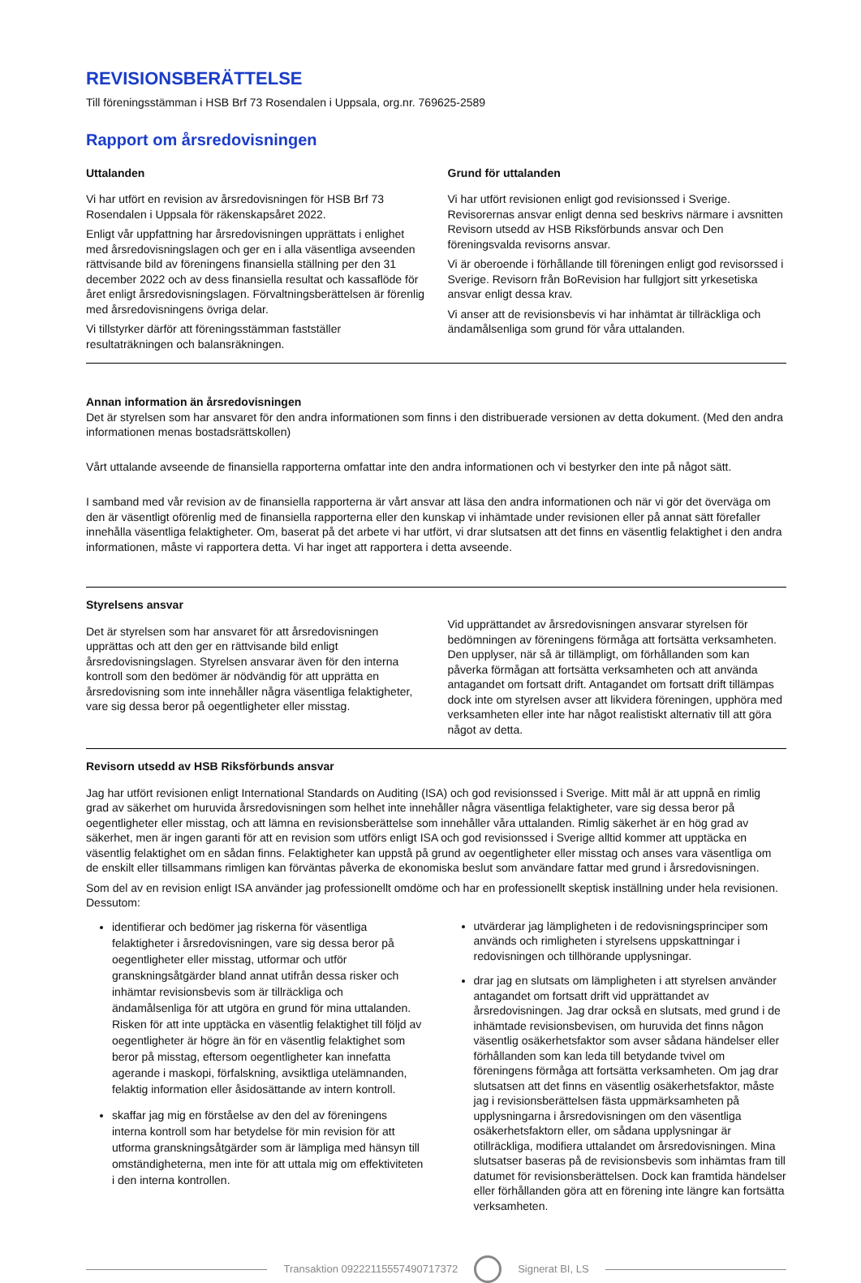REVISIONSBERÄTTELSE
Till föreningsstämman i HSB Brf 73 Rosendalen i Uppsala, org.nr. 769625-2589
Rapport om årsredovisningen
Uttalanden
Vi har utfört en revision av årsredovisningen för HSB Brf 73 Rosendalen i Uppsala för räkenskapsåret 2022.
Enligt vår uppfattning har årsredovisningen upprättats i enlighet med årsredovisningslagen och ger en i alla väsentliga avseenden rättvisande bild av föreningens finansiella ställning per den 31 december 2022 och av dess finansiella resultat och kassaflöde för året enligt årsredovisningslagen. Förvaltningsberättelsen är förenlig med årsredovisningens övriga delar.
Vi tillstyrker därför att föreningsstämman fastställer resultaträkningen och balansräkningen.
Grund för uttalanden
Vi har utfört revisionen enligt god revisionssed i Sverige. Revisorernas ansvar enligt denna sed beskrivs närmare i avsnitten Revisorn utsedd av HSB Riksförbunds ansvar och Den föreningsvalda revisorns ansvar.
Vi är oberoende i förhållande till föreningen enligt god revisorssed i Sverige. Revisorn från BoRevision har fullgjort sitt yrkesetiska ansvar enligt dessa krav.
Vi anser att de revisionsbevis vi har inhämtat är tillräckliga och ändamålsenliga som grund för våra uttalanden.
Annan information än årsredovisningen
Det är styrelsen som har ansvaret för den andra informationen som finns i den distribuerade versionen av detta dokument. (Med den andra informationen menas bostadsrättskollen)
Vårt uttalande avseende de finansiella rapporterna omfattar inte den andra informationen och vi bestyrker den inte på något sätt.
I samband med vår revision av de finansiella rapporterna är vårt ansvar att läsa den andra informationen och när vi gör det överväga om den är väsentligt oförenlig med de finansiella rapporterna eller den kunskap vi inhämtade under revisionen eller på annat sätt förefaller innehålla väsentliga felaktigheter. Om, baserat på det arbete vi har utfört, vi drar slutsatsen att det finns en väsentlig felaktighet i den andra informationen, måste vi rapportera detta. Vi har inget att rapportera i detta avseende.
Styrelsens ansvar
Det är styrelsen som har ansvaret för att årsredovisningen upprättas och att den ger en rättvisande bild enligt årsredovisningslagen. Styrelsen ansvarar även för den interna kontroll som den bedömer är nödvändig för att upprätta en årsredovisning som inte innehåller några väsentliga felaktigheter, vare sig dessa beror på oegentligheter eller misstag.
Vid upprättandet av årsredovisningen ansvarar styrelsen för bedömningen av föreningens förmåga att fortsätta verksamheten. Den upplyser, när så är tillämpligt, om förhållanden som kan påverka förmågan att fortsätta verksamheten och att använda antagandet om fortsatt drift. Antagandet om fortsatt drift tillämpas dock inte om styrelsen avser att likvidera föreningen, upphöra med verksamheten eller inte har något realistiskt alternativ till att göra något av detta.
Revisorn utsedd av HSB Riksförbunds ansvar
Jag har utfört revisionen enligt International Standards on Auditing (ISA) och god revisionssed i Sverige. Mitt mål är att uppnå en rimlig grad av säkerhet om huruvida årsredovisningen som helhet inte innehåller några väsentliga felaktigheter, vare sig dessa beror på oegentligheter eller misstag, och att lämna en revisionsberättelse som innehåller våra uttalanden. Rimlig säkerhet är en hög grad av säkerhet, men är ingen garanti för att en revision som utförs enligt ISA och god revisionssed i Sverige alltid kommer att upptäcka en väsentlig felaktighet om en sådan finns. Felaktigheter kan uppstå på grund av oegentligheter eller misstag och anses vara väsentliga om de enskilt eller tillsammans rimligen kan förväntas påverka de ekonomiska beslut som användare fattar med grund i årsredovisningen.
Som del av en revision enligt ISA använder jag professionellt omdöme och har en professionellt skeptisk inställning under hela revisionen. Dessutom:
identifierar och bedömer jag riskerna för väsentliga felaktigheter i årsredovisningen, vare sig dessa beror på oegentligheter eller misstag, utformar och utför granskningsåtgärder bland annat utifrån dessa risker och inhämtar revisionsbevis som är tillräckliga och ändamålsenliga för att utgöra en grund för mina uttalanden. Risken för att inte upptäcka en väsentlig felaktighet till följd av oegentligheter är högre än för en väsentlig felaktighet som beror på misstag, eftersom oegentligheter kan innefatta agerande i maskopi, förfalskning, avsiktliga utelämnanden, felaktig information eller åsidosättande av intern kontroll.
skaffar jag mig en förståelse av den del av föreningens interna kontroll som har betydelse för min revision för att utforma granskningsåtgärder som är lämpliga med hänsyn till omständigheterna, men inte för att uttala mig om effektiviteten i den interna kontrollen.
utvärderar jag lämpligheten i de redovisningsprinciper som används och rimligheten i styrelsens uppskattningar i redovisningen och tillhörande upplysningar.
drar jag en slutsats om lämpligheten i att styrelsen använder antagandet om fortsatt drift vid upprättandet av årsredovisningen. Jag drar också en slutsats, med grund i de inhämtade revisionsbevisen, om huruvida det finns någon väsentlig osäkerhetsfaktor som avser sådana händelser eller förhållanden som kan leda till betydande tvivel om föreningens förmåga att fortsätta verksamheten. Om jag drar slutsatsen att det finns en väsentlig osäkerhetsfaktor, måste jag i revisionsberättelsen fästa uppmärksamheten på upplysningarna i årsredovisningen om den väsentliga osäkerhetsfaktorn eller, om sådana upplysningar är otillräckliga, modifiera uttalandet om årsredovisningen. Mina slutsatser baseras på de revisionsbevis som inhämtas fram till datumet för revisionsberättelsen. Dock kan framtida händelser eller förhållanden göra att en förening inte längre kan fortsätta verksamheten.
Transaktion 09222115557490717372
Signerat BI, LS